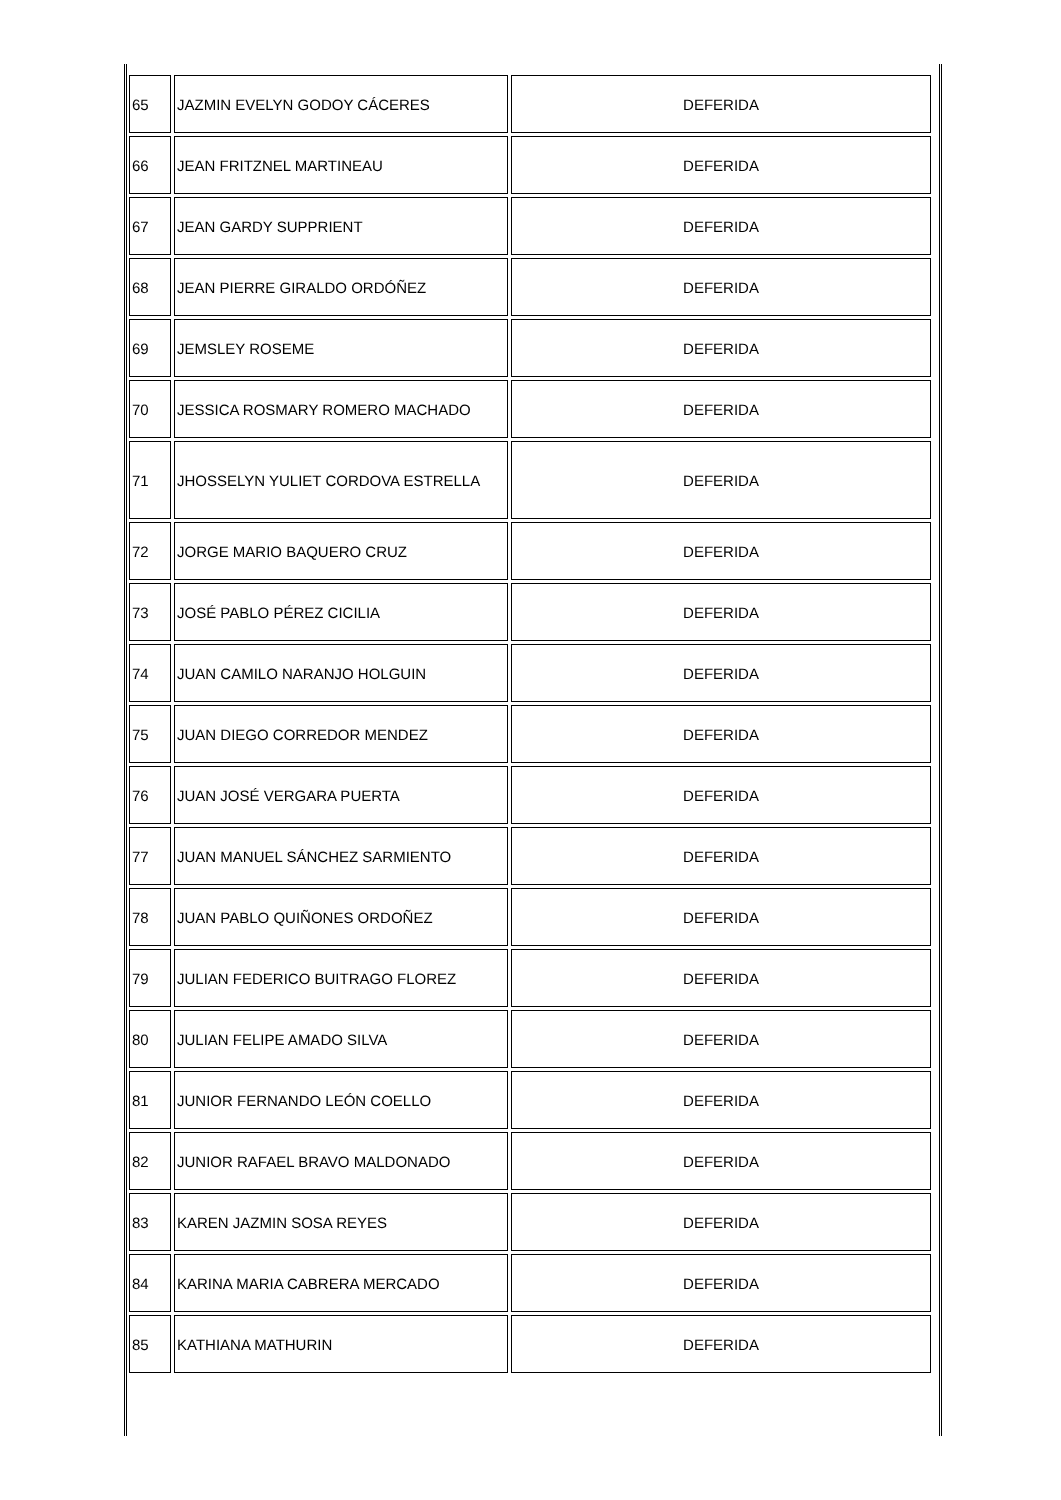| 65 | JAZMIN EVELYN GODOY CÁCERES | DEFERIDA |
| 66 | JEAN FRITZNEL MARTINEAU | DEFERIDA |
| 67 | JEAN GARDY SUPPRIENT | DEFERIDA |
| 68 | JEAN PIERRE GIRALDO ORDÓÑEZ | DEFERIDA |
| 69 | JEMSLEY ROSEME | DEFERIDA |
| 70 | JESSICA ROSMARY ROMERO MACHADO | DEFERIDA |
| 71 | JHOSSELYN YULIET CORDOVA ESTRELLA | DEFERIDA |
| 72 | JORGE MARIO BAQUERO CRUZ | DEFERIDA |
| 73 | JOSÉ PABLO PÉREZ CICILIA | DEFERIDA |
| 74 | JUAN CAMILO NARANJO HOLGUIN | DEFERIDA |
| 75 | JUAN DIEGO CORREDOR MENDEZ | DEFERIDA |
| 76 | JUAN JOSÉ VERGARA PUERTA | DEFERIDA |
| 77 | JUAN MANUEL SÁNCHEZ SARMIENTO | DEFERIDA |
| 78 | JUAN PABLO QUIÑONES ORDOÑEZ | DEFERIDA |
| 79 | JULIAN FEDERICO BUITRAGO FLOREZ | DEFERIDA |
| 80 | JULIAN FELIPE AMADO SILVA | DEFERIDA |
| 81 | JUNIOR FERNANDO LEÓN COELLO | DEFERIDA |
| 82 | JUNIOR RAFAEL BRAVO MALDONADO | DEFERIDA |
| 83 | KAREN JAZMIN SOSA REYES | DEFERIDA |
| 84 | KARINA MARIA CABRERA MERCADO | DEFERIDA |
| 85 | KATHIANA MATHURIN | DEFERIDA |